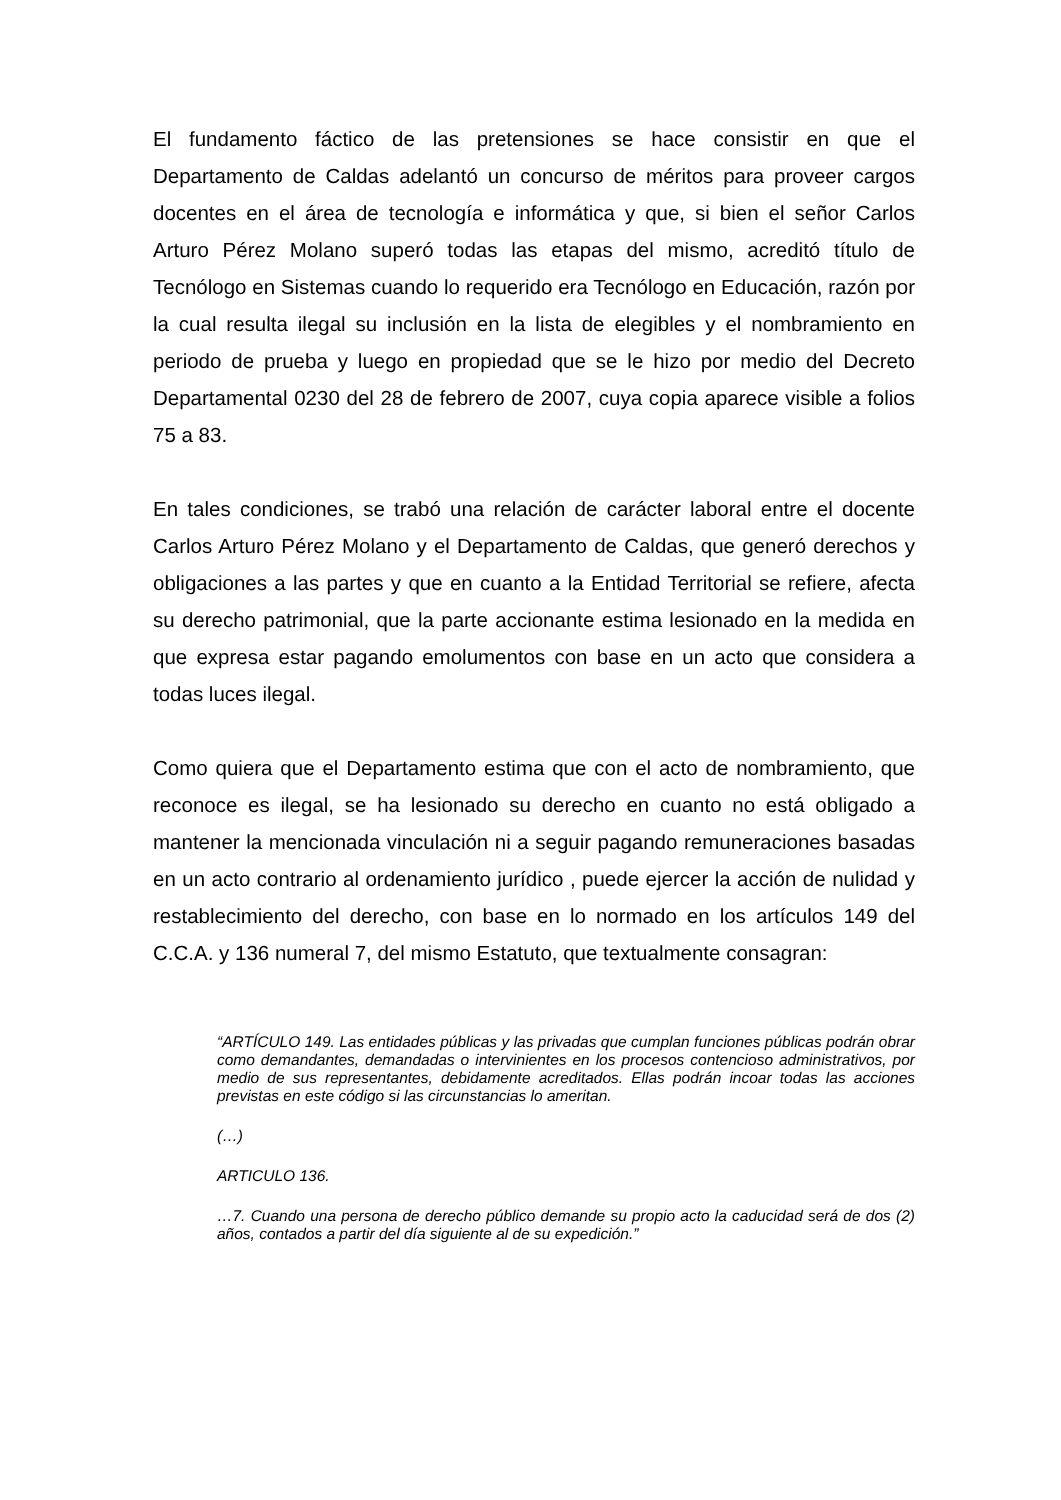El fundamento fáctico de las pretensiones se hace consistir en que el Departamento de Caldas adelantó un concurso de méritos para proveer cargos docentes en el área de tecnología e informática y que, si bien el señor Carlos Arturo Pérez Molano superó todas las etapas del mismo, acreditó título de Tecnólogo en Sistemas cuando lo requerido era Tecnólogo en Educación, razón por la cual resulta ilegal su inclusión en la lista de elegibles y el nombramiento en periodo de prueba y luego en propiedad que se le hizo por medio del Decreto Departamental 0230 del 28 de febrero de 2007, cuya copia aparece visible a folios 75 a 83.
En tales condiciones, se trabó una relación de carácter laboral entre el docente Carlos Arturo Pérez Molano y el Departamento de Caldas, que generó derechos y obligaciones a las partes y que en cuanto a la Entidad Territorial se refiere, afecta su derecho patrimonial, que la parte accionante estima lesionado en la medida en que expresa estar pagando emolumentos con base en un acto que considera a todas luces ilegal.
Como quiera que el Departamento estima que con el acto de nombramiento, que reconoce es ilegal, se ha lesionado su derecho en cuanto no está obligado a mantener la mencionada vinculación ni a seguir pagando remuneraciones basadas en un acto contrario al ordenamiento jurídico , puede ejercer la acción de nulidad y restablecimiento del derecho, con base en lo normado en los artículos 149 del C.C.A. y 136 numeral 7, del mismo Estatuto, que textualmente consagran:
“ARTÍCULO 149. Las entidades públicas y las privadas que cumplan funciones públicas podrán obrar como demandantes, demandadas o intervinientes en los procesos contencioso administrativos, por medio de sus representantes, debidamente acreditados. Ellas podrán incoar todas las acciones previstas en este código si las circunstancias lo ameritan.
(…)
ARTICULO 136.
…7. Cuando una persona de derecho público demande su propio acto la caducidad será de dos (2) años, contados a partir del día siguiente al de su expedición.”